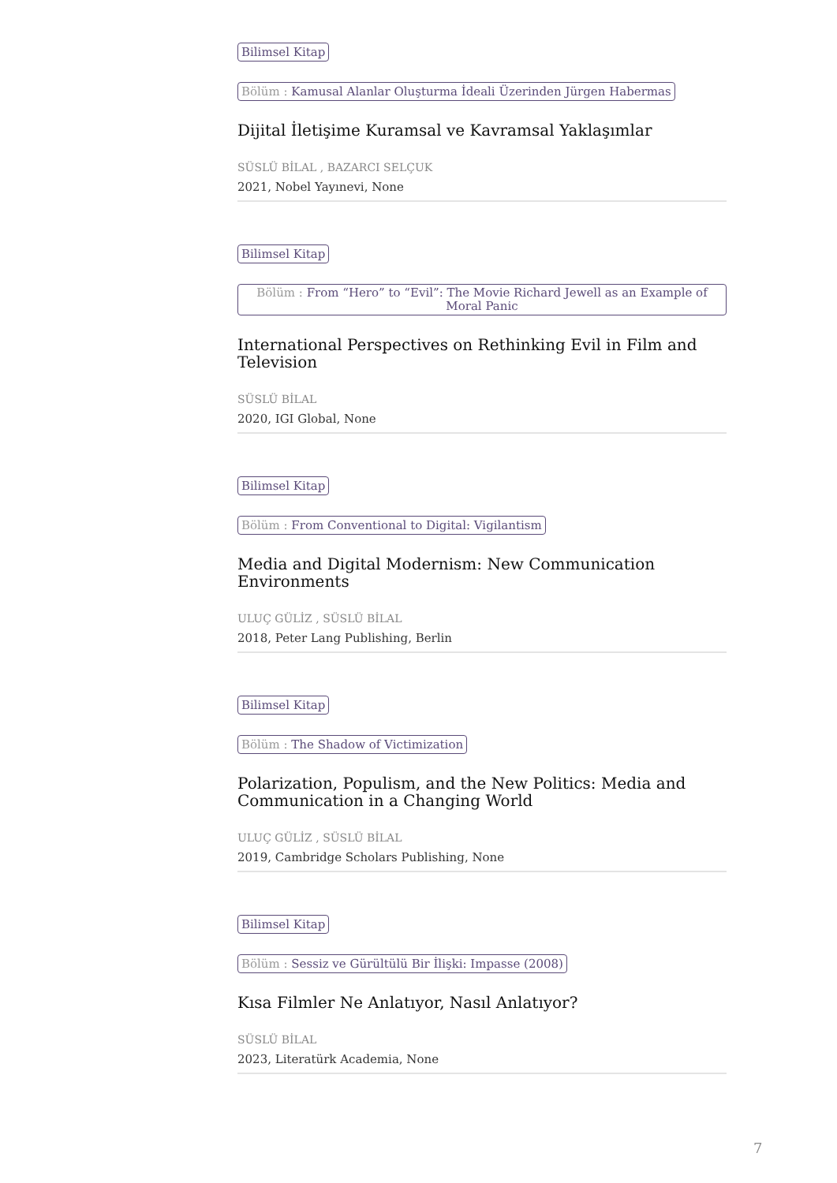Bilimsel Kitap
Bölüm : Kamusal Alanlar Oluşturma İdeali Üzerinden Jürgen Habermas
Dijital İletişime Kuramsal ve Kavramsal Yaklaşımlar
SÜSLÜ BİLAL , BAZARCI SELÇUK
2021, Nobel Yayınevi, None
Bilimsel Kitap
Bölüm : From “Hero” to “Evil”: The Movie Richard Jewell as an Example of Moral Panic
International Perspectives on Rethinking Evil in Film and Television
SÜSLÜ BİLAL
2020, IGI Global, None
Bilimsel Kitap
Bölüm : From Conventional to Digital: Vigilantism
Media and Digital Modernism: New Communication Environments
ULUÇ GÜLİZ , SÜSLÜ BİLAL
2018, Peter Lang Publishing, Berlin
Bilimsel Kitap
Bölüm : The Shadow of Victimization
Polarization, Populism, and the New Politics: Media and Communication in a Changing World
ULUÇ GÜLİZ , SÜSLÜ BİLAL
2019, Cambridge Scholars Publishing, None
Bilimsel Kitap
Bölüm : Sessiz ve Gürültülü Bir İlişki: Impasse (2008)
Kısa Filmler Ne Anlatıyor, Nasıl Anlatıyor?
SÜSLÜ BİLAL
2023, Literatürk Academia, None
7